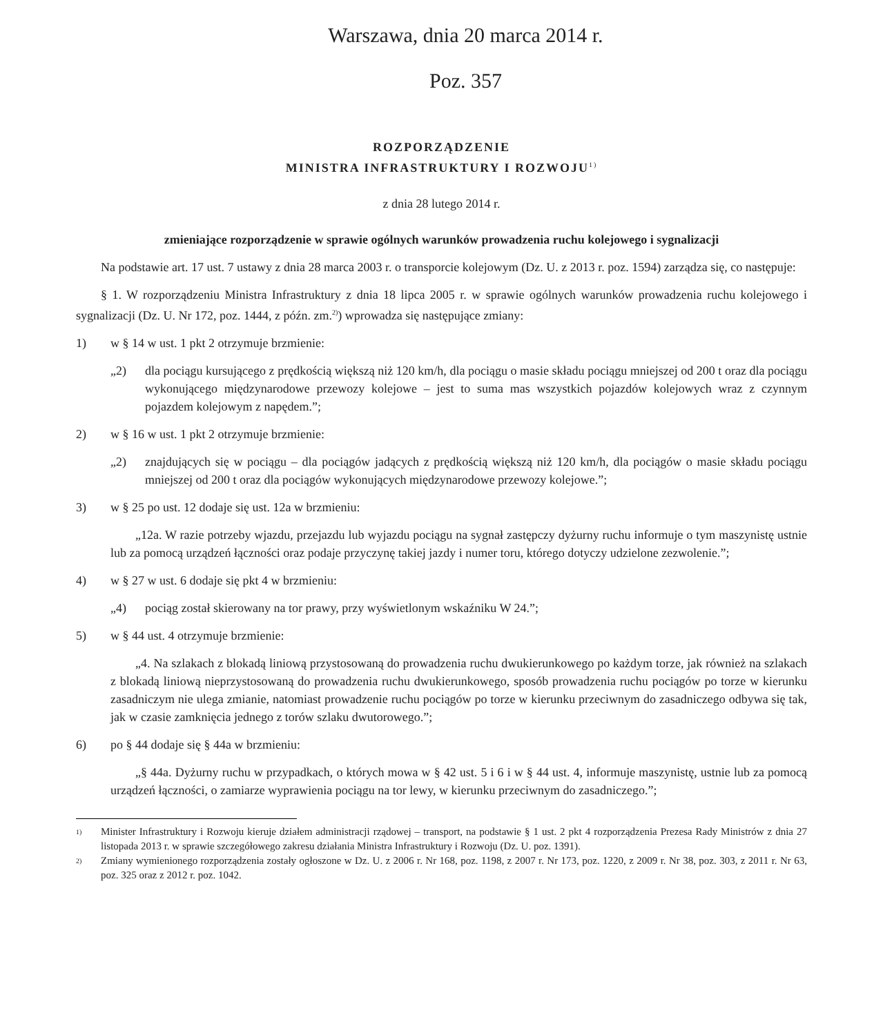Warszawa, dnia 20 marca 2014 r.
Poz. 357
ROZPORZĄDZENIE
MINISTRA INFRASTRUKTURY I ROZWOJU<sup>1)</sup>
z dnia 28 lutego 2014 r.
zmieniające rozporządzenie w sprawie ogólnych warunków prowadzenia ruchu kolejowego i sygnalizacji
Na podstawie art. 17 ust. 7 ustawy z dnia 28 marca 2003 r. o transporcie kolejowym (Dz. U. z 2013 r. poz. 1594) zarządza się, co następuje:
§ 1. W rozporządzeniu Ministra Infrastruktury z dnia 18 lipca 2005 r. w sprawie ogólnych warunków prowadzenia ruchu kolejowego i sygnalizacji (Dz. U. Nr 172, poz. 1444, z późn. zm.<sup>2)</sup>) wprowadza się następujące zmiany:
1) w § 14 w ust. 1 pkt 2 otrzymuje brzmienie:
„2) dla pociągu kursującego z prędkością większą niż 120 km/h, dla pociągu o masie składu pociągu mniejszej od 200 t oraz dla pociągu wykonującego międzynarodowe przewozy kolejowe – jest to suma mas wszystkich pojazdów kolejowych wraz z czynnym pojazdem kolejowym z napędem.”;
2) w § 16 w ust. 1 pkt 2 otrzymuje brzmienie:
„2) znajdujących się w pociągu – dla pociągów jadących z prędkością większą niż 120 km/h, dla pociągów o masie składu pociągu mniejszej od 200 t oraz dla pociągów wykonujących międzynarodowe przewozy kolejowe.”;
3) w § 25 po ust. 12 dodaje się ust. 12a w brzmieniu:
„12a. W razie potrzeby wjazdu, przejazdu lub wyjazdu pociągu na sygnał zastępczy dyżurny ruchu informuje o tym maszynistę ustnie lub za pomocą urządzeń łączności oraz podaje przyczynę takiej jazdy i numer toru, którego dotyczy udzielone zezwolenie.”;
4) w § 27 w ust. 6 dodaje się pkt 4 w brzmieniu:
„4) pociąg został skierowany na tor prawy, przy wyświetlonym wskaźniku W 24.”;
5) w § 44 ust. 4 otrzymuje brzmienie:
„4. Na szlakach z blokadą liniową przystosowaną do prowadzenia ruchu dwukierunkowego po każdym torze, jak również na szlakach z blokadą liniową nieprzystosowaną do prowadzenia ruchu dwukierunkowego, sposób prowadzenia ruchu pociągów po torze w kierunku zasadniczym nie ulega zmianie, natomiast prowadzenie ruchu pociągów po torze w kierunku przeciwnym do zasadniczego odbywa się tak, jak w czasie zamknięcia jednego z torów szlaku dwutorowego.”;
6) po § 44 dodaje się § 44a w brzmieniu:
„§ 44a. Dyżurny ruchu w przypadkach, o których mowa w § 42 ust. 5 i 6 i w § 44 ust. 4, informuje maszynistę, ustnie lub za pomocą urządzeń łączności, o zamiarze wyprawienia pociągu na tor lewy, w kierunku przeciwnym do zasadniczego.”;
1) Minister Infrastruktury i Rozwoju kieruje działem administracji rządowej – transport, na podstawie § 1 ust. 2 pkt 4 rozporządzenia Prezesa Rady Ministrów z dnia 27 listopada 2013 r. w sprawie szczegółowego zakresu działania Ministra Infrastruktury i Rozwoju (Dz. U. poz. 1391).
2) Zmiany wymienionego rozporządzenia zostały ogłoszone w Dz. U. z 2006 r. Nr 168, poz. 1198, z 2007 r. Nr 173, poz. 1220, z 2009 r. Nr 38, poz. 303, z 2011 r. Nr 63, poz. 325 oraz z 2012 r. poz. 1042.